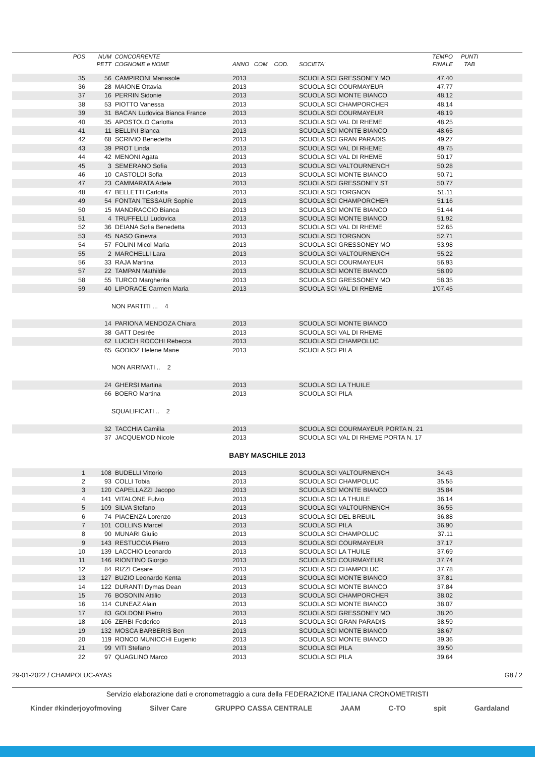| POS | NUM | CONCORRENTE | | | TEMPO | PUNTI |
| --- | --- | --- | --- | --- | --- | --- |
| | PETT | COGNOME e NOME | ANNO COM COD. | SOCIETA' | FINALE | TAB |
| 35 | 56 | CAMPIRONI Mariasole | 2013 | SCUOLA SCI GRESSONEY MO | 47.40 | |
| 36 | 28 | MAIONE Ottavia | 2013 | SCUOLA SCI COURMAYEUR | 47.77 | |
| 37 | 16 | PERRIN Sidonie | 2013 | SCUOLA SCI MONTE BIANCO | 48.12 | |
| 38 | 53 | PIOTTO Vanessa | 2013 | SCUOLA SCI CHAMPORCHER | 48.14 | |
| 39 | 31 | BACAN Ludovica Bianca France | 2013 | SCUOLA SCI COURMAYEUR | 48.19 | |
| 40 | 35 | APOSTOLO Carlotta | 2013 | SCUOLA SCI VAL DI RHEME | 48.25 | |
| 41 | 11 | BELLINI Bianca | 2013 | SCUOLA SCI MONTE BIANCO | 48.65 | |
| 42 | 68 | SCRIVIO Benedetta | 2013 | SCUOLA SCI GRAN PARADIS | 49.27 | |
| 43 | 39 | PROT Linda | 2013 | SCUOLA SCI VAL DI RHEME | 49.75 | |
| 44 | 42 | MENONI Agata | 2013 | SCUOLA SCI VAL DI RHEME | 50.17 | |
| 45 | 3 | SEMERANO Sofia | 2013 | SCUOLA SCI VALTOURNENCH | 50.28 | |
| 46 | 10 | CASTOLDI Sofia | 2013 | SCUOLA SCI MONTE BIANCO | 50.71 | |
| 47 | 23 | CAMMARATA Adele | 2013 | SCUOLA SCI GRESSONEY ST | 50.77 | |
| 48 | 47 | BELLETTI Carlotta | 2013 | SCUOLA SCI TORGNON | 51.11 | |
| 49 | 54 | FONTAN TESSAUR Sophie | 2013 | SCUOLA SCI CHAMPORCHER | 51.16 | |
| 50 | 15 | MANDRACCIO Bianca | 2013 | SCUOLA SCI MONTE BIANCO | 51.44 | |
| 51 | 4 | TRUFFELLI Ludovica | 2013 | SCUOLA SCI MONTE BIANCO | 51.92 | |
| 52 | 36 | DEIANA Sofia Benedetta | 2013 | SCUOLA SCI VAL DI RHEME | 52.65 | |
| 53 | 45 | NASO Ginevra | 2013 | SCUOLA SCI TORGNON | 52.71 | |
| 54 | 57 | FOLINI Micol Maria | 2013 | SCUOLA SCI GRESSONEY MO | 53.98 | |
| 55 | 2 | MARCHELLI Lara | 2013 | SCUOLA SCI VALTOURNENCH | 55.22 | |
| 56 | 33 | RAJA Martina | 2013 | SCUOLA SCI COURMAYEUR | 56.93 | |
| 57 | 22 | TAMPAN Mathilde | 2013 | SCUOLA SCI MONTE BIANCO | 58.09 | |
| 58 | 55 | TURCO Margherita | 2013 | SCUOLA SCI GRESSONEY MO | 58.35 | |
| 59 | 40 | LIPORACE Carmen Maria | 2013 | SCUOLA SCI VAL DI RHEME | 1'07.45 | |
| | | NON PARTITI ... 4 | | | | |
| | 14 | PARIONA MENDOZA Chiara | 2013 | SCUOLA SCI MONTE BIANCO | | |
| | 38 | GATT Desirée | 2013 | SCUOLA SCI VAL DI RHEME | | |
| | 62 | LUCICH ROCCHI Rebecca | 2013 | SCUOLA SCI CHAMPOLUC | | |
| | 65 | GODIOZ Helene Marie | 2013 | SCUOLA SCI PILA | | |
| | | NON ARRIVATI .. 2 | | | | |
| | 24 | GHERSI Martina | 2013 | SCUOLA SCI LA THUILE | | |
| | 66 | BOERO Martina | 2013 | SCUOLA SCI PILA | | |
| | | SQUALIFICATI .. 2 | | | | |
| | 32 | TACCHIA Camilla | 2013 | SCUOLA SCI COURMAYEUR PORTA N. 21 | | |
| | 37 | JACQUEMOD Nicole | 2013 | SCUOLA SCI VAL DI RHEME PORTA N. 17 | | |
| BABY MASCHILE 2013 | | | | | | |
| 1 | 108 | BUDELLI Vittorio | 2013 | SCUOLA SCI VALTOURNENCH | 34.43 | |
| 2 | 93 | COLLI Tobia | 2013 | SCUOLA SCI CHAMPOLUC | 35.55 | |
| 3 | 120 | CAPELLAZZI Jacopo | 2013 | SCUOLA SCI MONTE BIANCO | 35.84 | |
| 4 | 141 | VITALONE Fulvio | 2013 | SCUOLA SCI LA THUILE | 36.14 | |
| 5 | 109 | SILVA Stefano | 2013 | SCUOLA SCI VALTOURNENCH | 36.55 | |
| 6 | 74 | PIACENZA Lorenzo | 2013 | SCUOLA SCI DEL BREUIL | 36.88 | |
| 7 | 101 | COLLINS Marcel | 2013 | SCUOLA SCI PILA | 36.90 | |
| 8 | 90 | MUNARI Giulio | 2013 | SCUOLA SCI CHAMPOLUC | 37.11 | |
| 9 | 143 | RESTUCCIA Pietro | 2013 | SCUOLA SCI COURMAYEUR | 37.17 | |
| 10 | 139 | LACCHIO Leonardo | 2013 | SCUOLA SCI LA THUILE | 37.69 | |
| 11 | 146 | RIONTINO Giorgio | 2013 | SCUOLA SCI COURMAYEUR | 37.74 | |
| 12 | 84 | RIZZI Cesare | 2013 | SCUOLA SCI CHAMPOLUC | 37.78 | |
| 13 | 127 | BUZIO Leonardo Kenta | 2013 | SCUOLA SCI MONTE BIANCO | 37.81 | |
| 14 | 122 | DURANTI Dymas Dean | 2013 | SCUOLA SCI MONTE BIANCO | 37.84 | |
| 15 | 76 | BOSONIN Attilio | 2013 | SCUOLA SCI CHAMPORCHER | 38.02 | |
| 16 | 114 | CUNEAZ Alain | 2013 | SCUOLA SCI MONTE BIANCO | 38.07 | |
| 17 | 83 | GOLDONI Pietro | 2013 | SCUOLA SCI GRESSONEY MO | 38.20 | |
| 18 | 106 | ZERBI Federico | 2013 | SCUOLA SCI GRAN PARADIS | 38.59 | |
| 19 | 132 | MOSCA BARBERIS Ben | 2013 | SCUOLA SCI MONTE BIANCO | 38.67 | |
| 20 | 119 | RONCO MUNICCHI Eugenio | 2013 | SCUOLA SCI MONTE BIANCO | 39.36 | |
| 21 | 99 | VITI Stefano | 2013 | SCUOLA SCI PILA | 39.50 | |
| 22 | 97 | QUAGLINO Marco | 2013 | SCUOLA SCI PILA | 39.64 | |
29-01-2022 / CHAMPOLUC-AYAS G8 / 2
Servizio elaborazione dati e cronometraggio a cura della FEDERAZIONE ITALIANA CRONOMETRISTI
Kinder #kinderjoyofmoving Silver Care GRUPPO CASSA CENTRALE JAAM C-TO spit Gardaland